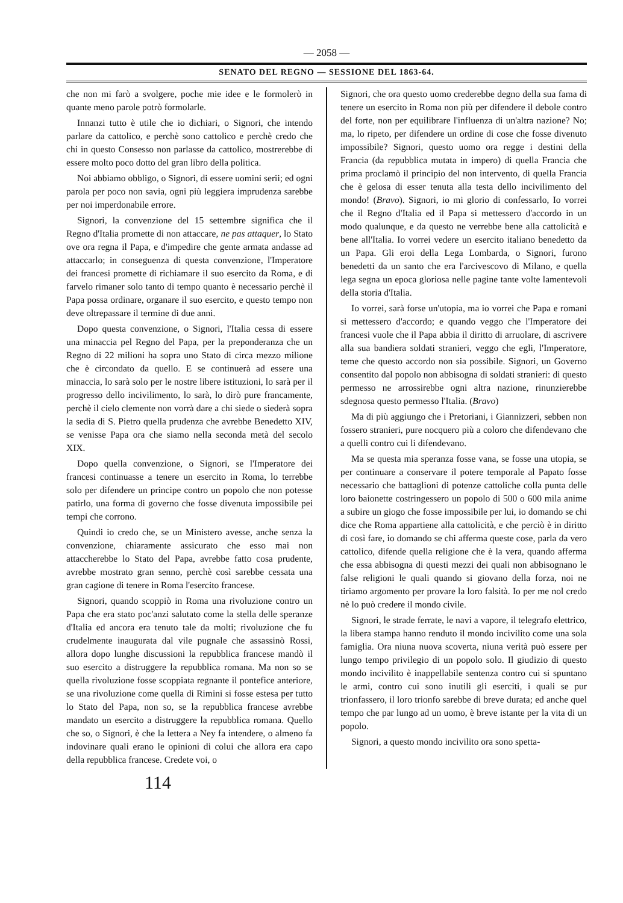— 2058 —
SENATO DEL REGNO — SESSIONE DEL 1863-64.
che non mi farò a svolgere, poche mie idee e le formolerò in quante meno parole potrò formolarle.
Innanzi tutto è utile che io dichiari, o Signori, che intendo parlare da cattolico, e perchè sono cattolico e perchè credo che chi in questo Consesso non parlasse da cattolico, mostrerebbe di essere molto poco dotto del gran libro della politica.
Noi abbiamo obbligo, o Signori, di essere uomini serii; ed ogni parola per poco non savia, ogni più leggiera imprudenza sarebbe per noi imperdonabile errore.
Signori, la convenzione del 15 settembre significa che il Regno d'Italia promette di non attaccare, ne pas attaquer, lo Stato ove ora regna il Papa, e d'impedire che gente armata andasse ad attaccarlo; in conseguenza di questa convenzione, l'Imperatore dei francesi promette di richiamare il suo esercito da Roma, e di farvelo rimaner solo tanto di tempo quanto è necessario perchè il Papa possa ordinare, organare il suo esercito, e questo tempo non deve oltrepassare il termine di due anni.
Dopo questa convenzione, o Signori, l'Italia cessa di essere una minaccia pel Regno del Papa, per la preponderanza che un Regno di 22 milioni ha sopra uno Stato di circa mezzo milione che è circondato da quello. E se continuerà ad essere una minaccia, lo sarà solo per le nostre libere istituzioni, lo sarà per il progresso dello incivilimento, lo sarà, lo dirò pure francamente, perchè il cielo clemente non vorrà dare a chi siede o siederà sopra la sedia di S. Pietro quella prudenza che avrebbe Benedetto XIV, se venisse Papa ora che siamo nella seconda metà del secolo XIX.
Dopo quella convenzione, o Signori, se l'Imperatore dei francesi continuasse a tenere un esercito in Roma, lo terrebbe solo per difendere un principe contro un popolo che non potesse patirlo, una forma di governo che fosse divenuta impossibile pei tempi che corrono.
Quindi io credo che, se un Ministero avesse, anche senza la convenzione, chiaramente assicurato che esso mai non attaccherebbe lo Stato del Papa, avrebbe fatto cosa prudente, avrebbe mostrato gran senno, perchè così sarebbe cessata una gran cagione di tenere in Roma l'esercito francese.
Signori, quando scoppiò in Roma una rivoluzione contro un Papa che era stato poc'anzi salutato come la stella delle speranze d'Italia ed ancora era tenuto tale da molti; rivoluzione che fu crudelmente inaugurata dal vile pugnale che assassinò Rossi, allora dopo lunghe discussioni la repubblica francese mandò il suo esercito a distruggere la repubblica romana. Ma non so se quella rivoluzione fosse scoppiata regnante il pontefice anteriore, se una rivoluzione come quella di Rimini si fosse estesa per tutto lo Stato del Papa, non so, se la repubblica francese avrebbe mandato un esercito a distruggere la repubblica romana. Quello che so, o Signori, è che la lettera a Ney fa intendere, o almeno fa indovinare quali erano le opinioni di colui che allora era capo della repubblica francese. Credete voi, o
Signori, che ora questo uomo crederebbe degno della sua fama di tenere un esercito in Roma non più per difendere il debole contro del forte, non per equilibrare l'influenza di un'altra nazione? No; ma, lo ripeto, per difendere un ordine di cose che fosse divenuto impossibile? Signori, questo uomo ora regge i destini della Francia (da repubblica mutata in impero) di quella Francia che prima proclamò il principio del non intervento, di quella Francia che è gelosa di esser tenuta alla testa dello incivilimento del mondo! (Bravo). Signori, io mi glorio di confessarlo, Io vorrei che il Regno d'Italia ed il Papa si mettessero d'accordo in un modo qualunque, e da questo ne verrebbe bene alla cattolicità e bene all'Italia. Io vorrei vedere un esercito italiano benedetto da un Papa. Gli eroi della Lega Lombarda, o Signori, furono benedetti da un santo che era l'arcivescovo di Milano, e quella lega segna un epoca gloriosa nelle pagine tante volte lamentevoli della storia d'Italia.
Io vorrei, sarà forse un'utopia, ma io vorrei che Papa e romani si mettessero d'accordo; e quando veggo che l'Imperatore dei francesi vuole che il Papa abbia il diritto di arruolare, di ascrivere alla sua bandiera soldati stranieri, veggo che egli, l'Imperatore, teme che questo accordo non sia possibile. Signori, un Governo consentito dal popolo non abbisogna di soldati stranieri: di questo permesso ne arrossirebbe ogni altra nazione, rinunzierebbe sdegnosa questo permesso l'Italia. (Bravo)
Ma di più aggiungo che i Pretoriani, i Giannizzeri, sebben non fossero stranieri, pure nocquero più a coloro che difendevano che a quelli contro cui li difendevano.
Ma se questa mia speranza fosse vana, se fosse una utopia, se per continuare a conservare il potere temporale al Papato fosse necessario che battaglioni di potenze cattoliche colla punta delle loro baionette costringessero un popolo di 500 o 600 mila anime a subire un giogo che fosse impossibile per lui, io domando se chi dice che Roma appartiene alla cattolicità, e che perciò è in diritto di così fare, io domando se chi afferma queste cose, parla da vero cattolico, difende quella religione che è la vera, quando afferma che essa abbisogna di questi mezzi dei quali non abbisognano le false religioni le quali quando si giovano della forza, noi ne tiriamo argomento per provare la loro falsità. Io per me nol credo nè lo può credere il mondo civile.
Signori, le strade ferrate, le navi a vapore, il telegrafo elettrico, la libera stampa hanno renduto il mondo incivilito come una sola famiglia. Ora niuna nuova scoverta, niuna verità può essere per lungo tempo privilegio di un popolo solo. Il giudizio di questo mondo incivilito è inappellabile sentenza contro cui si spuntano le armi, contro cui sono inutili gli eserciti, i quali se pur trionfassero, il loro trionfo sarebbe di breve durata; ed anche quel tempo che par lungo ad un uomo, è breve istante per la vita di un popolo.
Signori, a questo mondo incivilito ora sono spetta-
114